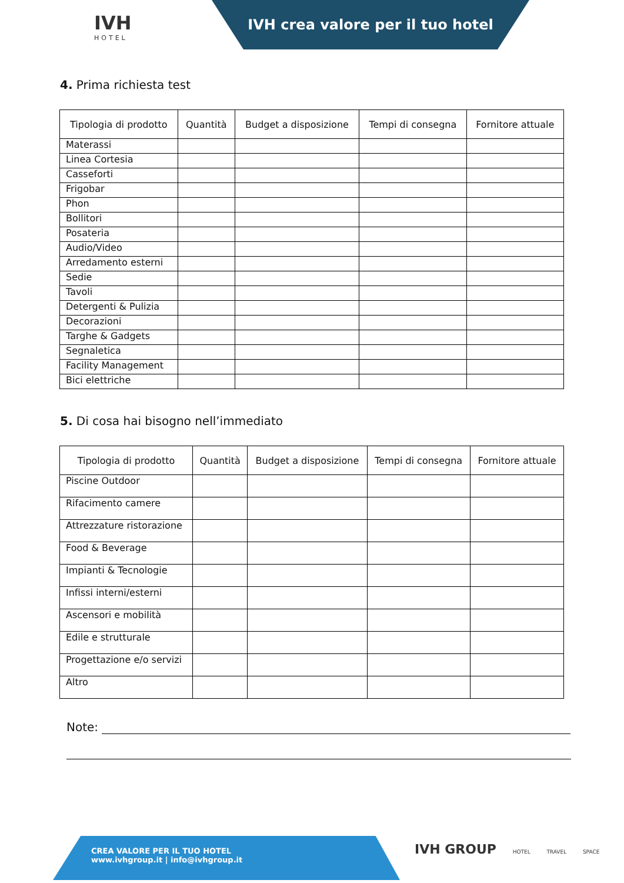IVH
HOTEL
IVH crea valore per il tuo hotel
4. Prima richiesta test
| Tipologia di prodotto | Quantità | Budget a disposizione | Tempi di consegna | Fornitore attuale |
| --- | --- | --- | --- | --- |
| Materassi | | | | |
| Linea Cortesia | | | | |
| Casseforti | | | | |
| Frigobar | | | | |
| Phon | | | | |
| Bollitori | | | | |
| Posateria | | | | |
| Audio/Video | | | | |
| Arredamento esterni | | | | |
| Sedie | | | | |
| Tavoli | | | | |
| Detergenti & Pulizia | | | | |
| Decorazioni | | | | |
| Targhe & Gadgets | | | | |
| Segnaletica | | | | |
| Facility Management | | | | |
| Bici elettriche | | | | |
5. Di cosa hai bisogno nell’immediato
| Tipologia di prodotto | Quantità | Budget a disposizione | Tempi di consegna | Fornitore attuale |
| --- | --- | --- | --- | --- |
| Piscine Outdoor | | | | |
| Rifacimento camere | | | | |
| Attrezzature ristorazione | | | | |
| Food & Beverage | | | | |
| Impianti & Tecnologie | | | | |
| Infissi interni/esterni | | | | |
| Ascensori e mobilità | | | | |
| Edile e strutturale | | | | |
| Progettazione e/o servizi | | | | |
| Altro | | | | |
Note:
CREA VALORE PER IL TUO HOTEL
www.ivhgroup.it | info@ivhgroup.it
IVH GROUP HOTEL TRAVEL SPACE